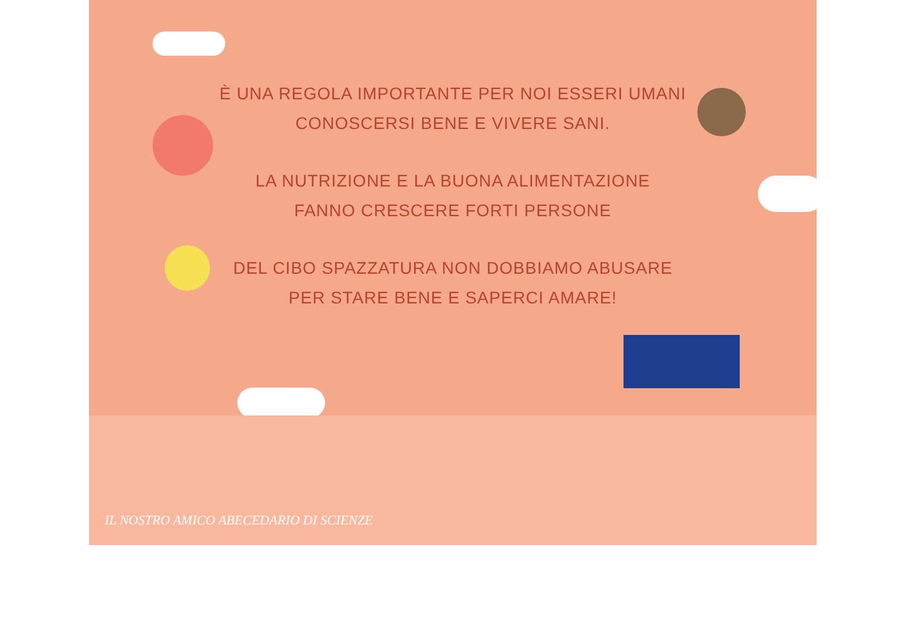È UNA REGOLA IMPORTANTE PER NOI ESSERI UMANI
CONOSCERSI BENE E VIVERE SANI.
LA NUTRIZIONE E LA BUONA ALIMENTAZIONE
FANNO CRESCERE FORTI PERSONE
DEL CIBO SPAZZATURA NON DOBBIAMO ABUSARE
PER STARE BENE E SAPERCI AMARE!
IL NOSTRO AMICO ABECEDARIO DI SCIENZE